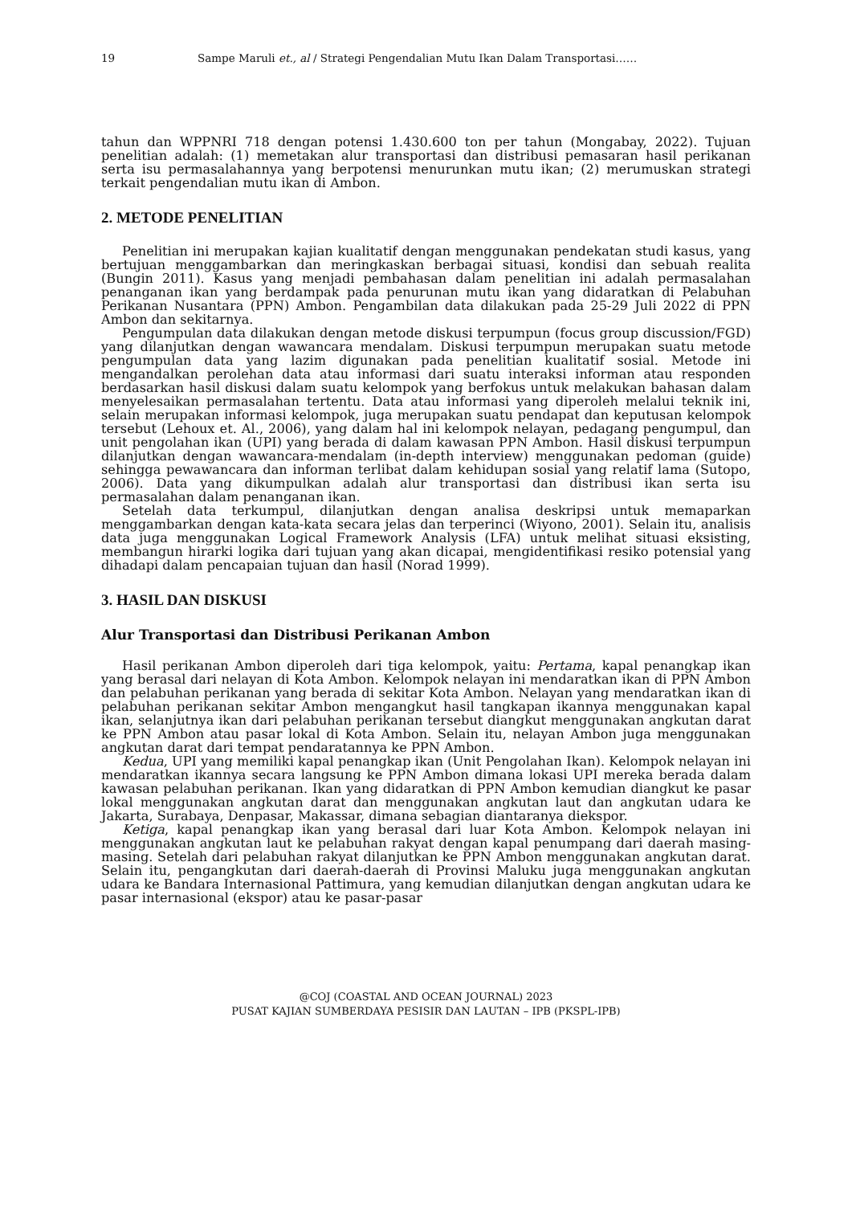19 Sampe Maruli et., al / Strategi Pengendalian Mutu Ikan Dalam Transportasi……
tahun dan WPPNRI 718 dengan potensi 1.430.600 ton per tahun (Mongabay, 2022). Tujuan penelitian adalah: (1) memetakan alur transportasi dan distribusi pemasaran hasil perikanan serta isu permasalahannya yang berpotensi menurunkan mutu ikan; (2) merumuskan strategi terkait pengendalian mutu ikan di Ambon.
2. METODE PENELITIAN
Penelitian ini merupakan kajian kualitatif dengan menggunakan pendekatan studi kasus, yang bertujuan menggambarkan dan meringkaskan berbagai situasi, kondisi dan sebuah realita (Bungin 2011). Kasus yang menjadi pembahasan dalam penelitian ini adalah permasalahan penanganan ikan yang berdampak pada penurunan mutu ikan yang didaratkan di Pelabuhan Perikanan Nusantara (PPN) Ambon. Pengambilan data dilakukan pada 25-29 Juli 2022 di PPN Ambon dan sekitarnya.
Pengumpulan data dilakukan dengan metode diskusi terpumpun (focus group discussion/FGD) yang dilanjutkan dengan wawancara mendalam. Diskusi terpumpun merupakan suatu metode pengumpulan data yang lazim digunakan pada penelitian kualitatif sosial. Metode ini mengandalkan perolehan data atau informasi dari suatu interaksi informan atau responden berdasarkan hasil diskusi dalam suatu kelompok yang berfokus untuk melakukan bahasan dalam menyelesaikan permasalahan tertentu. Data atau informasi yang diperoleh melalui teknik ini, selain merupakan informasi kelompok, juga merupakan suatu pendapat dan keputusan kelompok tersebut (Lehoux et. Al., 2006), yang dalam hal ini kelompok nelayan, pedagang pengumpul, dan unit pengolahan ikan (UPI) yang berada di dalam kawasan PPN Ambon. Hasil diskusi terpumpun dilanjutkan dengan wawancara-mendalam (in-depth interview) menggunakan pedoman (guide) sehingga pewawancara dan informan terlibat dalam kehidupan sosial yang relatif lama (Sutopo, 2006). Data yang dikumpulkan adalah alur transportasi dan distribusi ikan serta isu permasalahan dalam penanganan ikan.
Setelah data terkumpul, dilanjutkan dengan analisa deskripsi untuk memaparkan menggambarkan dengan kata-kata secara jelas dan terperinci (Wiyono, 2001). Selain itu, analisis data juga menggunakan Logical Framework Analysis (LFA) untuk melihat situasi eksisting, membangun hirarki logika dari tujuan yang akan dicapai, mengidentifikasi resiko potensial yang dihadapi dalam pencapaian tujuan dan hasil (Norad 1999).
3. HASIL DAN DISKUSI
Alur Transportasi dan Distribusi Perikanan Ambon
Hasil perikanan Ambon diperoleh dari tiga kelompok, yaitu: Pertama, kapal penangkap ikan yang berasal dari nelayan di Kota Ambon. Kelompok nelayan ini mendaratkan ikan di PPN Ambon dan pelabuhan perikanan yang berada di sekitar Kota Ambon. Nelayan yang mendaratkan ikan di pelabuhan perikanan sekitar Ambon mengangkut hasil tangkapan ikannya menggunakan kapal ikan, selanjutnya ikan dari pelabuhan perikanan tersebut diangkut menggunakan angkutan darat ke PPN Ambon atau pasar lokal di Kota Ambon. Selain itu, nelayan Ambon juga menggunakan angkutan darat dari tempat pendaratannya ke PPN Ambon.
Kedua, UPI yang memiliki kapal penangkap ikan (Unit Pengolahan Ikan). Kelompok nelayan ini mendaratkan ikannya secara langsung ke PPN Ambon dimana lokasi UPI mereka berada dalam kawasan pelabuhan perikanan. Ikan yang didaratkan di PPN Ambon kemudian diangkut ke pasar lokal menggunakan angkutan darat dan menggunakan angkutan laut dan angkutan udara ke Jakarta, Surabaya, Denpasar, Makassar, dimana sebagian diantaranya diekspor.
Ketiga, kapal penangkap ikan yang berasal dari luar Kota Ambon. Kelompok nelayan ini menggunakan angkutan laut ke pelabuhan rakyat dengan kapal penumpang dari daerah masing-masing. Setelah dari pelabuhan rakyat dilanjutkan ke PPN Ambon menggunakan angkutan darat. Selain itu, pengangkutan dari daerah-daerah di Provinsi Maluku juga menggunakan angkutan udara ke Bandara Internasional Pattimura, yang kemudian dilanjutkan dengan angkutan udara ke pasar internasional (ekspor) atau ke pasar-pasar
@COJ (COASTAL AND OCEAN JOURNAL) 2023
PUSAT KAJIAN SUMBERDAYA PESISIR DAN LAUTAN – IPB (PKSPL-IPB)